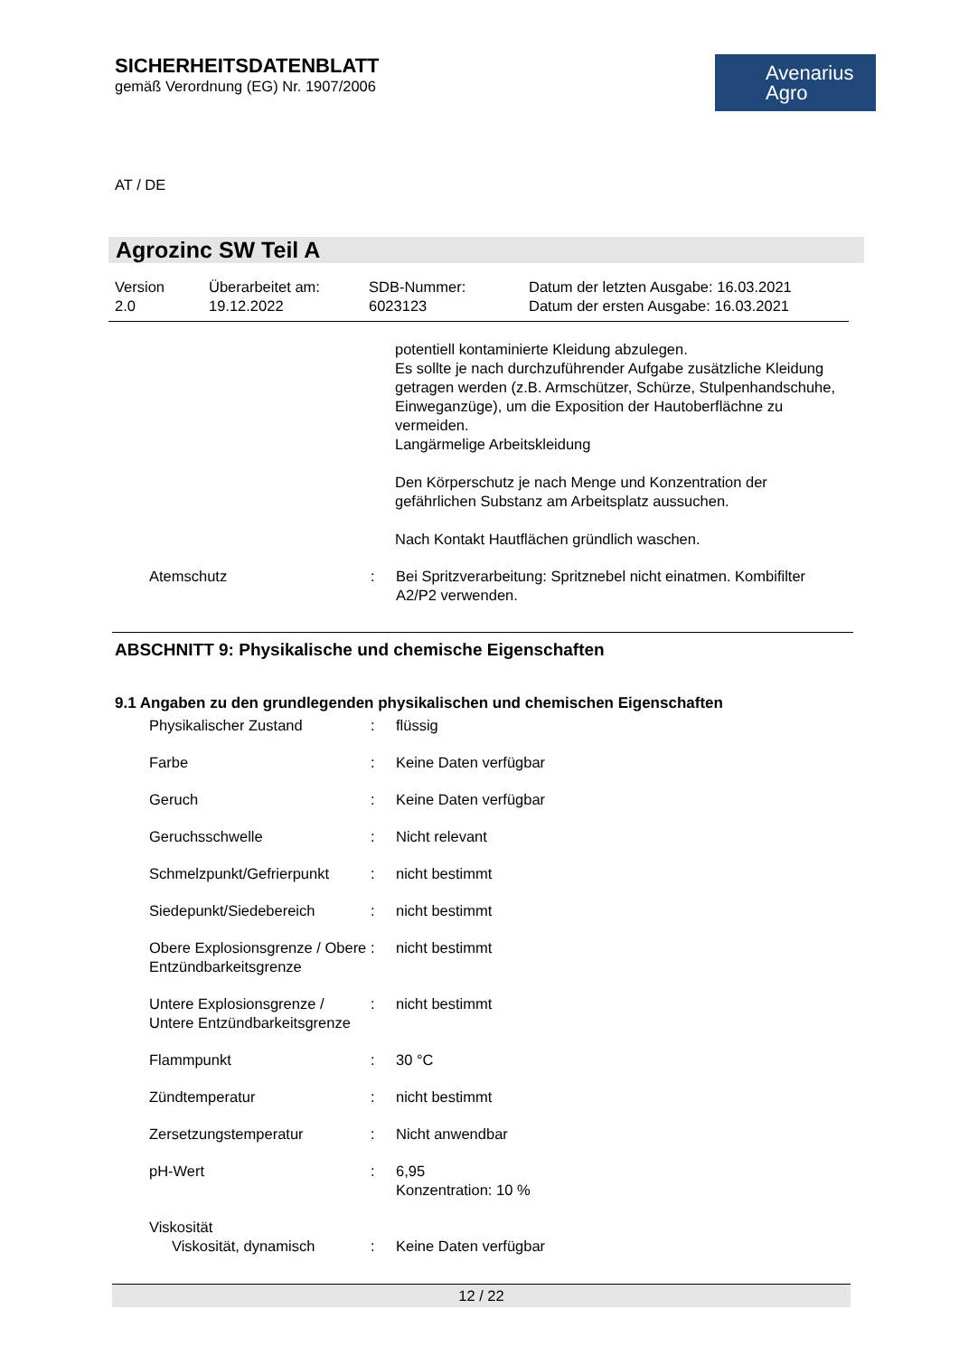SICHERHEITSDATENBLATT
gemäß Verordnung (EG) Nr. 1907/2006
Avenarius
Agro
AT / DE
Agrozinc SW Teil A
Version
2.0
Überarbeitet am:
19.12.2022
SDB-Nummer:
6023123
Datum der letzten Ausgabe: 16.03.2021
Datum der ersten Ausgabe: 16.03.2021
potentiell kontaminierte Kleidung abzulegen.
Es sollte je nach durchzuführender Aufgabe zusätzliche Kleidung getragen werden (z.B. Armschützer, Schürze, Stulpenhandschuhe, Einweganzüge), um die Exposition der Hautoberflächne zu vermeiden.
Langärmelige Arbeitskleidung
Den Körperschutz je nach Menge und Konzentration der gefährlichen Substanz am Arbeitsplatz aussuchen.
Nach Kontakt Hautflächen gründlich waschen.
Atemschutz : Bei Spritzverarbeitung: Spritznebel nicht einatmen. Kombifilter A2/P2 verwenden.
ABSCHNITT 9: Physikalische und chemische Eigenschaften
9.1 Angaben zu den grundlegenden physikalischen und chemischen Eigenschaften
Physikalischer Zustand : flüssig
Farbe : Keine Daten verfügbar
Geruch : Keine Daten verfügbar
Geruchsschwelle : Nicht relevant
Schmelzpunkt/Gefrierpunkt
: nicht bestimmt
Siedepunkt/Siedebereich : nicht bestimmt
Obere Explosionsgrenze / Obere Entzündbarkeitsgrenze
: nicht bestimmt
Untere Explosionsgrenze / Untere Entzündbarkeitsgrenze
: nicht bestimmt
Flammpunkt : 30 °C
Zündtemperatur : nicht bestimmt
Zersetzungstemperatur : Nicht anwendbar
pH-Wert : 6,95
Konzentration: 10 %
Viskosität
Viskosität, dynamisch : Keine Daten verfügbar
12 / 22